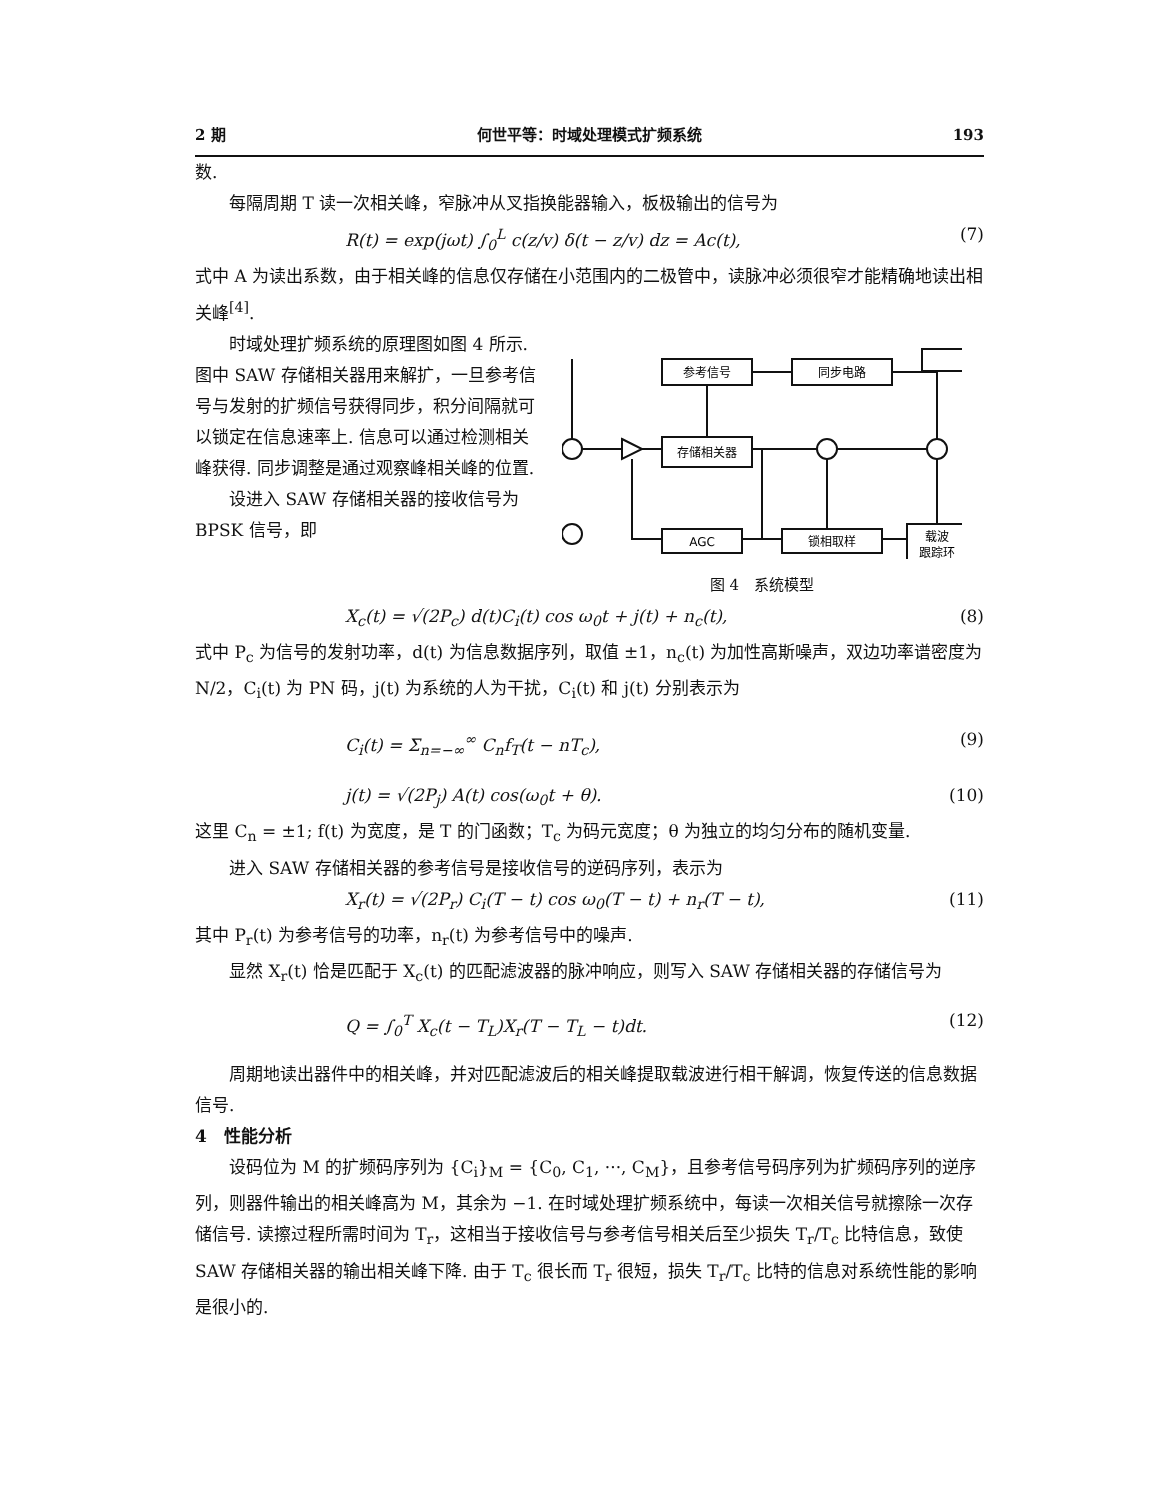2 期 何世平等：时域处理模式扩频系统 193
数.
每隔周期 T 读一次相关峰，窄脉冲从叉指换能器输入，板极输出的信号为
R(t) = exp(jωt) ∫<sub>0</sub><sup>L</sup> c(z/v) δ(t − z/v) dz = Ac(t), (7)
式中 A 为读出系数，由于相关峰的信息仅存储在小范围内的二极管中，读脉冲必须很窄才能精确地读出相关峰<sup>[4]</sup>.
时域处理扩频系统的原理图如图 4 所示. 图中 SAW 存储相关器用来解扩，一旦参考信号与发射的扩频信号获得同步，积分间隔就可以锁定在信息速率上. 信息可以通过检测相关峰获得. 同步调整是通过观察峰相关峰的位置.
设进入 SAW 存储相关器的接收信号为 BPSK 信号，即
参考信号
同步电路
存储相关器
AGC
锁相取样
载波
跟踪环
图 4　系统模型
X<sub>c</sub>(t) = √(2P<sub>c</sub>) d(t)C<sub>i</sub>(t) cos ω<sub>0</sub>t + j(t) + n<sub>c</sub>(t), (8)
式中 P<sub>c</sub> 为信号的发射功率，d(t) 为信息数据序列，取值 ±1，n<sub>c</sub>(t) 为加性高斯噪声，双边功率谱密度为 N/2，C<sub>i</sub>(t) 为 PN 码，j(t) 为系统的人为干扰，C<sub>i</sub>(t) 和 j(t) 分别表示为
C<sub>i</sub>(t) = Σ<sub>n=−∞</sub><sup>∞</sup> C<sub>n</sub>f<sub>T</sub>(t − nT<sub>c</sub>), (9)
j(t) = √(2P<sub>j</sub>) A(t) cos(ω<sub>0</sub>t + θ). (10)
这里 C<sub>n</sub> = ±1; f(t) 为宽度，是 T 的门函数；T<sub>c</sub> 为码元宽度；θ 为独立的均匀分布的随机变量.
进入 SAW 存储相关器的参考信号是接收信号的逆码序列，表示为
X<sub>r</sub>(t) = √(2P<sub>r</sub>) C<sub>i</sub>(T − t) cos ω<sub>0</sub>(T − t) + n<sub>r</sub>(T − t), (11)
其中 P<sub>r</sub>(t) 为参考信号的功率，n<sub>r</sub>(t) 为参考信号中的噪声.
显然 X<sub>r</sub>(t) 恰是匹配于 X<sub>c</sub>(t) 的匹配滤波器的脉冲响应，则写入 SAW 存储相关器的存储信号为
Q = ∫<sub>0</sub><sup>T</sup> X<sub>c</sub>(t − T<sub>L</sub>)X<sub>r</sub>(T − T<sub>L</sub> − t)dt. (12)
周期地读出器件中的相关峰，并对匹配滤波后的相关峰提取载波进行相干解调，恢复传送的信息数据信号.
4　性能分析
设码位为 M 的扩频码序列为 {C<sub>i</sub>}<sub>M</sub> = {C<sub>0</sub>, C<sub>1</sub>, ···, C<sub>M</sub>}，且参考信号码序列为扩频码序列的逆序列，则器件输出的相关峰高为 M，其余为 −1. 在时域处理扩频系统中，每读一次相关信号就擦除一次存储信号. 读擦过程所需时间为 T<sub>r</sub>，这相当于接收信号与参考信号相关后至少损失 T<sub>r</sub>/T<sub>c</sub> 比特信息，致使 SAW 存储相关器的输出相关峰下降. 由于 T<sub>c</sub> 很长而 T<sub>r</sub> 很短，损失 T<sub>r</sub>/T<sub>c</sub> 比特的信息对系统性能的影响是很小的.